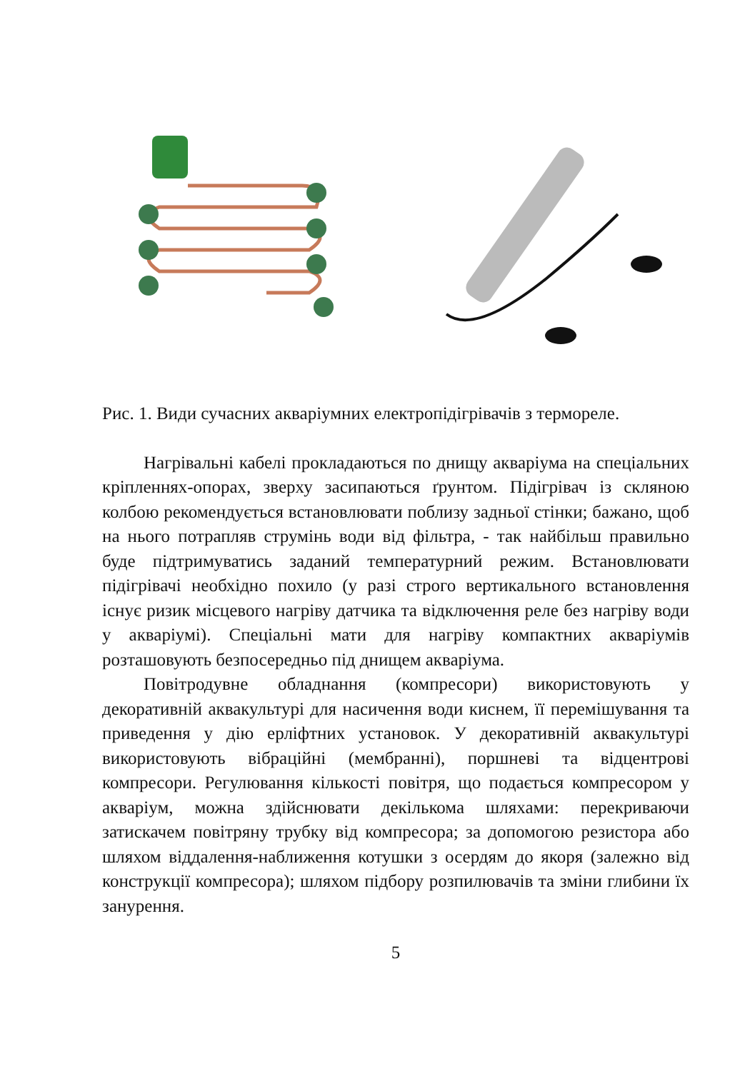Рис. 1. Види сучасних акваріумних електропідігрівачів з термореле.
Нагрівальні кабелі прокладаються по днищу акваріума на спеціальних кріпленнях-опорах, зверху засипаються ґрунтом. Підігрівач із скляною колбою рекомендується встановлювати поблизу задньої стінки; бажано, щоб на нього потрапляв струмінь води від фільтра, - так найбільш правильно буде підтримуватись заданий температурний режим. Встановлювати підігрівачі необхідно похило (у разі строго вертикального встановлення існує ризик місцевого нагріву датчика та відключення реле без нагріву води у акваріумі). Спеціальні мати для нагріву компактних акваріумів розташовують безпосередньо під днищем акваріума.
Повітродувне обладнання (компресори) використовують у декоративній аквакультурі для насичення води киснем, її перемішування та приведення у дію ерліфтних установок. У декоративній аквакультурі використовують вібраційні (мембранні), поршневі та відцентрові компресори. Регулювання кількості повітря, що подається компресором у акваріум, можна здійснювати декількома шляхами: перекриваючи затискачем повітряну трубку від компресора; за допомогою резистора або шляхом віддалення-наближення котушки з осердям до якоря (залежно від конструкції компресора); шляхом підбору розпилювачів та зміни глибини їх занурення.
5